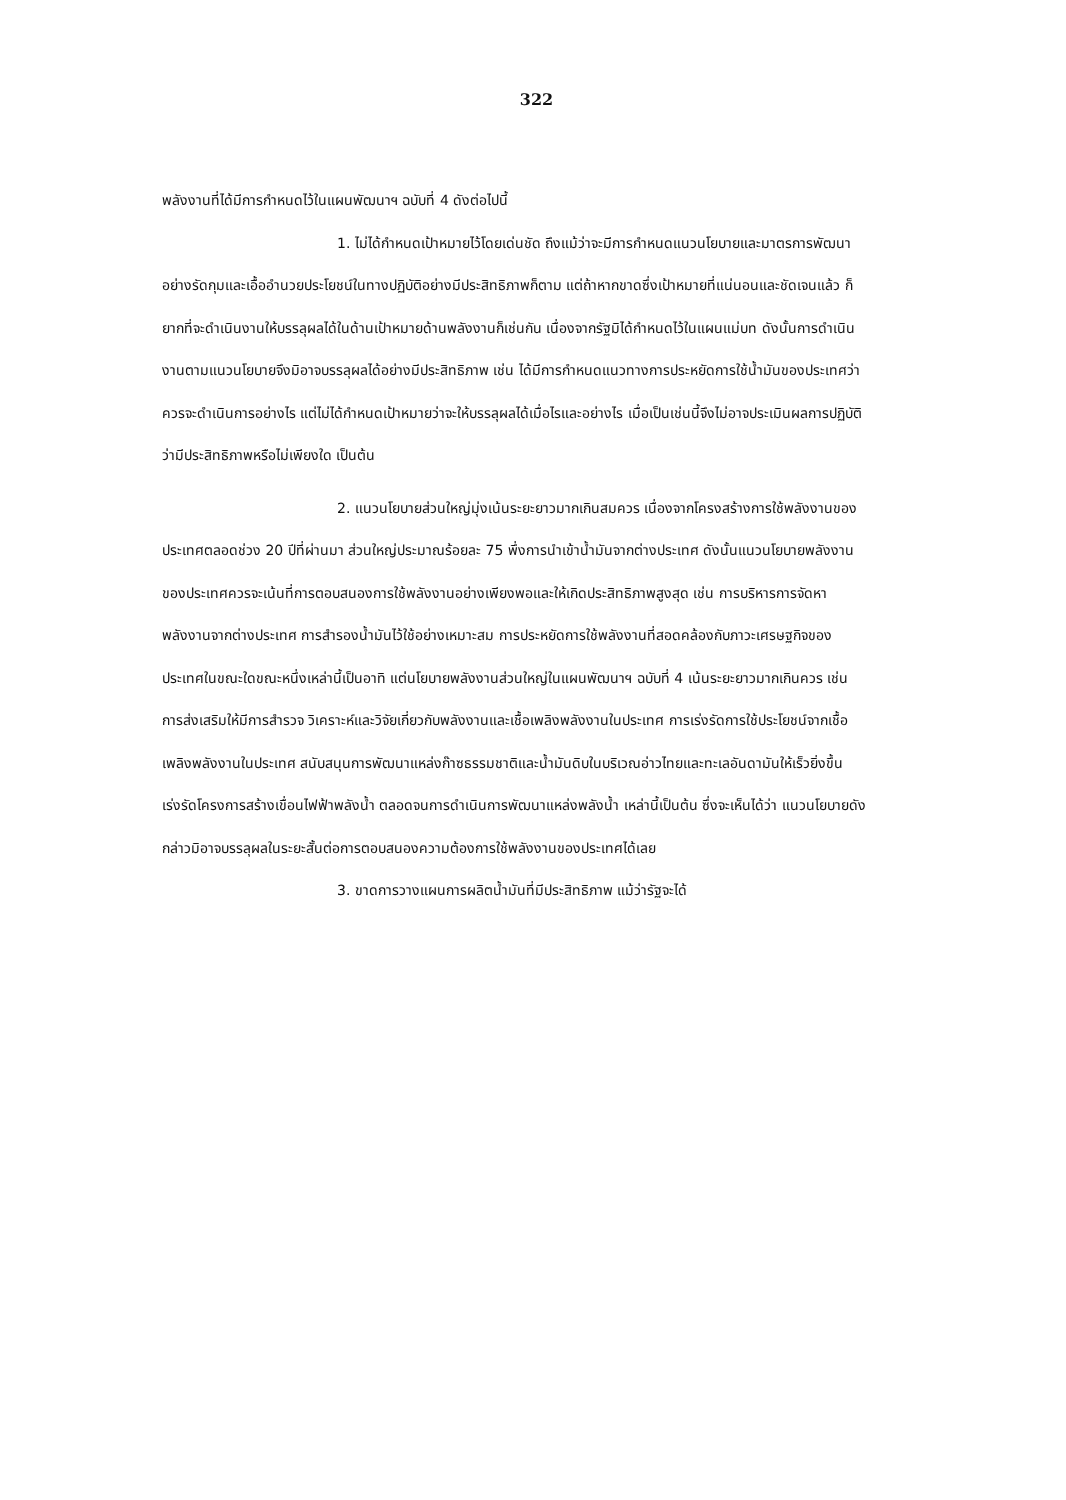322
พลังงานที่ได้มีการกำหนดไว้ในแผนพัฒนาฯ ฉบับที่ 4 ดังต่อไปนี้
1. ไม่ได้กำหนดเป้าหมายไว้โดยเด่นชัด ถึงแม้ว่าจะมีการกำหนดแนวนโยบายและมาตรการพัฒนาอย่างรัดกุมและเอื้ออำนวยประโยชน์ในทางปฏิบัติอย่างมีประสิทธิภาพก็ตาม แต่ถ้าหากขาดซึ่งเป้าหมายที่แน่นอนและชัดเจนแล้ว ก็ยากที่จะดำเนินงานให้บรรลุผลได้ในด้านเป้าหมายด้านพลังงานก็เช่นกัน เนื่องจากรัฐมิได้กำหนดไว้ในแผนแม่บท ดังนั้นการดำเนินงานตามแนวนโยบายจึงมิอาจบรรลุผลได้อย่างมีประสิทธิภาพ เช่น ได้มีการกำหนดแนวทางการประหยัดการใช้น้ำมันของประเทศว่าควรจะดำเนินการอย่างไร แต่ไม่ได้กำหนดเป้าหมายว่าจะให้บรรลุผลได้เมื่อไรและอย่างไร เมื่อเป็นเช่นนี้จึงไม่อาจประเมินผลการปฏิบัติว่ามีประสิทธิภาพหรือไม่เพียงใด เป็นต้น
2. แนวนโยบายส่วนใหญ่มุ่งเน้นระยะยาวมากเกินสมควร เนื่องจากโครงสร้างการใช้พลังงานของประเทศตลอดช่วง 20 ปีที่ผ่านมา ส่วนใหญ่ประมาณร้อยละ 75 พึ่งการนำเข้าน้ำมันจากต่างประเทศ ดังนั้นแนวนโยบายพลังงานของประเทศควรจะเน้นที่การตอบสนองการใช้พลังงานอย่างเพียงพอและให้เกิดประสิทธิภาพสูงสุด เช่น การบริหารการจัดหาพลังงานจากต่างประเทศ การสำรองน้ำมันไว้ใช้อย่างเหมาะสม การประหยัดการใช้พลังงานที่สอดคล้องกับภาวะเศรษฐกิจของประเทศในขณะใดขณะหนึ่งเหล่านี้เป็นอาทิ แต่นโยบายพลังงานส่วนใหญ่ในแผนพัฒนาฯ ฉบับที่ 4 เน้นระยะยาวมากเกินควร เช่น การส่งเสริมให้มีการสำรวจ วิเคราะห์และวิจัยเกี่ยวกับพลังงานและเชื้อเพลิงพลังงานในประเทศ การเร่งรัดการใช้ประโยชน์จากเชื้อเพลิงพลังงานในประเทศ สนับสนุนการพัฒนาแหล่งก๊าซธรรมชาติและน้ำมันดิบในบริเวณอ่าวไทยและทะเลอันดามันให้เร็วยิ่งขึ้น เร่งรัดโครงการสร้างเขื่อนไฟฟ้าพลังน้ำ ตลอดจนการดำเนินการพัฒนาแหล่งพลังน้ำ เหล่านี้เป็นต้น ซึ่งจะเห็นได้ว่า แนวนโยบายดังกล่าวมิอาจบรรลุผลในระยะสั้นต่อการตอบสนองความต้องการใช้พลังงานของประเทศได้เลย
3. ขาดการวางแผนการผลิตน้ำมันที่มีประสิทธิภาพ แม้ว่ารัฐจะได้